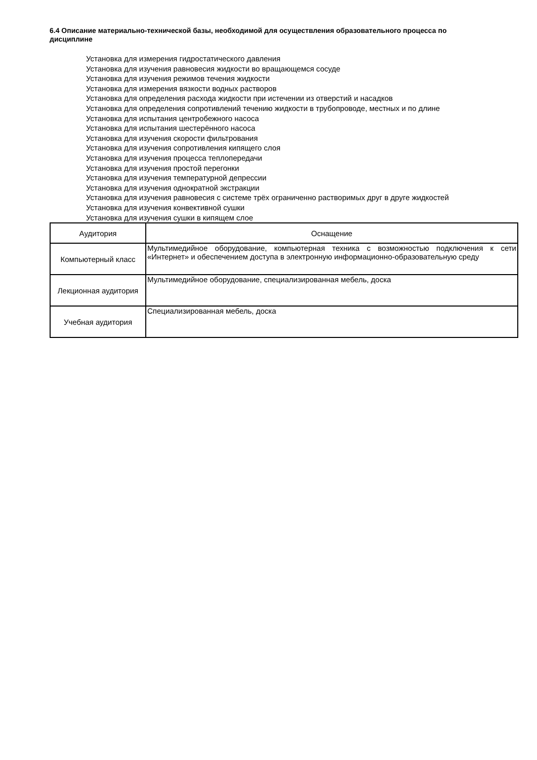6.4 Описание материально-технической базы, необходимой для осуществления образовательного процесса по дисциплине
Установка для измерения гидростатического давления
Установка для изучения равновесия жидкости во вращающемся сосуде
Установка для изучения режимов течения жидкости
Установка для измерения вязкости водных растворов
Установка для определения расхода жидкости при истечении из отверстий и насадков
Установка для определения сопротивлений течению жидкости в трубопроводе, местных и по длине
Установка для испытания центробежного насоса
Установка для испытания шестерённого насоса
Установка для изучения скорости фильтрования
Установка для изучения сопротивления кипящего слоя
Установка для изучения процесса теплопередачи
Установка для изучения простой перегонки
Установка для изучения температурной депрессии
Установка для изучения однократной экстракции
Установка для изучения равновесия с системе трёх ограниченно растворимых друг в друге жидкостей
Установка для изучения конвективной сушки
Установка для изучения сушки в кипящем слое
| Аудитория | Оснащение |
| --- | --- |
| Компьютерный класс | Мультимедийное оборудование, компьютерная техника с возможностью подключения к сети «Интернет» и обеспечением доступа в электронную информационно-образовательную среду |
| Лекционная аудитория | Мультимедийное оборудование, специализированная мебель, доска |
| Учебная аудитория | Специализированная мебель, доска |